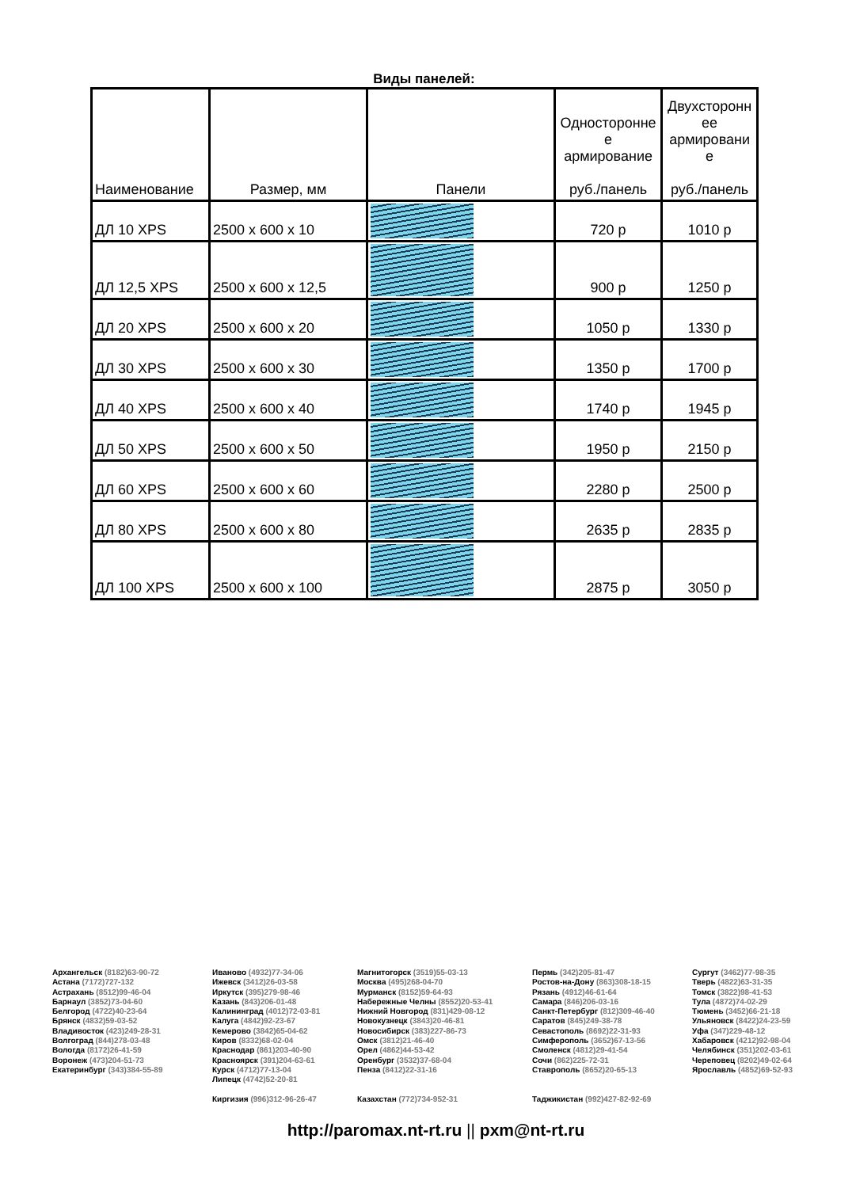Виды панелей:
| Наименование | Размер, мм | Панели | Односторонне е армирование руб./панель | Двухсторонн ее армировани е руб./панель |
| --- | --- | --- | --- | --- |
| ДЛ 10 XPS | 2500 x 600 x 10 | | 720 р | 1010 р |
| ДЛ 12,5 XPS | 2500 x 600 x 12,5 | | 900 р | 1250 р |
| ДЛ 20 XPS | 2500 x 600 x 20 | | 1050 р | 1330 р |
| ДЛ 30 XPS | 2500 x 600 x 30 | | 1350 р | 1700 р |
| ДЛ 40 XPS | 2500 x 600 x 40 | | 1740 р | 1945 р |
| ДЛ 50 XPS | 2500 x 600 x 50 | | 1950 р | 2150 р |
| ДЛ 60 XPS | 2500 x 600 x 60 | | 2280 р | 2500 р |
| ДЛ 80 XPS | 2500 x 600 x 80 | | 2635 р | 2835 р |
| ДЛ 100 XPS | 2500 x 600 x 100 | | 2875 р | 3050 р |
Архангельск (8182)63-90-72
Астана (7172)727-132
Астрахань (8512)99-46-04
Барнаул (3852)73-04-60
Белгород (4722)40-23-64
Брянск (4832)59-03-52
Владивосток (423)249-28-31
Волгоград (844)278-03-48
Вологда (8172)26-41-59
Воронеж (473)204-51-73
Екатеринбург (343)384-55-89
Иваново (4932)77-34-06
Ижевск (3412)26-03-58
Иркутск (395)279-98-46
Казань (843)206-01-48
Калининград (4012)72-03-81
Калуга (4842)92-23-67
Кемерово (3842)65-04-62
Киров (8332)68-02-04
Краснодар (861)203-40-90
Красноярск (391)204-63-61
Курск (4712)77-13-04
Липецк (4742)52-20-81
Киргизия (996)312-96-26-47
Магнитогорск (3519)55-03-13
Москва (495)268-04-70
Мурманск (8152)59-64-93
Набережные Челны (8552)20-53-41
Нижний Новгород (831)429-08-12
Новокузнецк (3843)20-46-81
Новосибирск (383)227-86-73
Омск (3812)21-46-40
Орел (4862)44-53-42
Оренбург (3532)37-68-04
Пенза (8412)22-31-16
Казахстан (772)734-952-31
Пермь (342)205-81-47
Ростов-на-Дону (863)308-18-15
Рязань (4912)46-61-64
Самара (846)206-03-16
Санкт-Петербург (812)309-46-40
Саратов (845)249-38-78
Севастополь (8692)22-31-93
Симферополь (3652)67-13-56
Смоленск (4812)29-41-54
Сочи (862)225-72-31
Ставрополь (8652)20-65-13
Таджикистан (992)427-82-92-69
Сургут (3462)77-98-35
Тверь (4822)63-31-35
Томск (3822)98-41-53
Тула (4872)74-02-29
Тюмень (3452)66-21-18
Ульяновск (8422)24-23-59
Уфа (347)229-48-12
Хабаровск (4212)92-98-04
Челябинск (351)202-03-61
Череповец (8202)49-02-64
Ярославль (4852)69-52-93
http://paromax.nt-rt.ru || pxm@nt-rt.ru